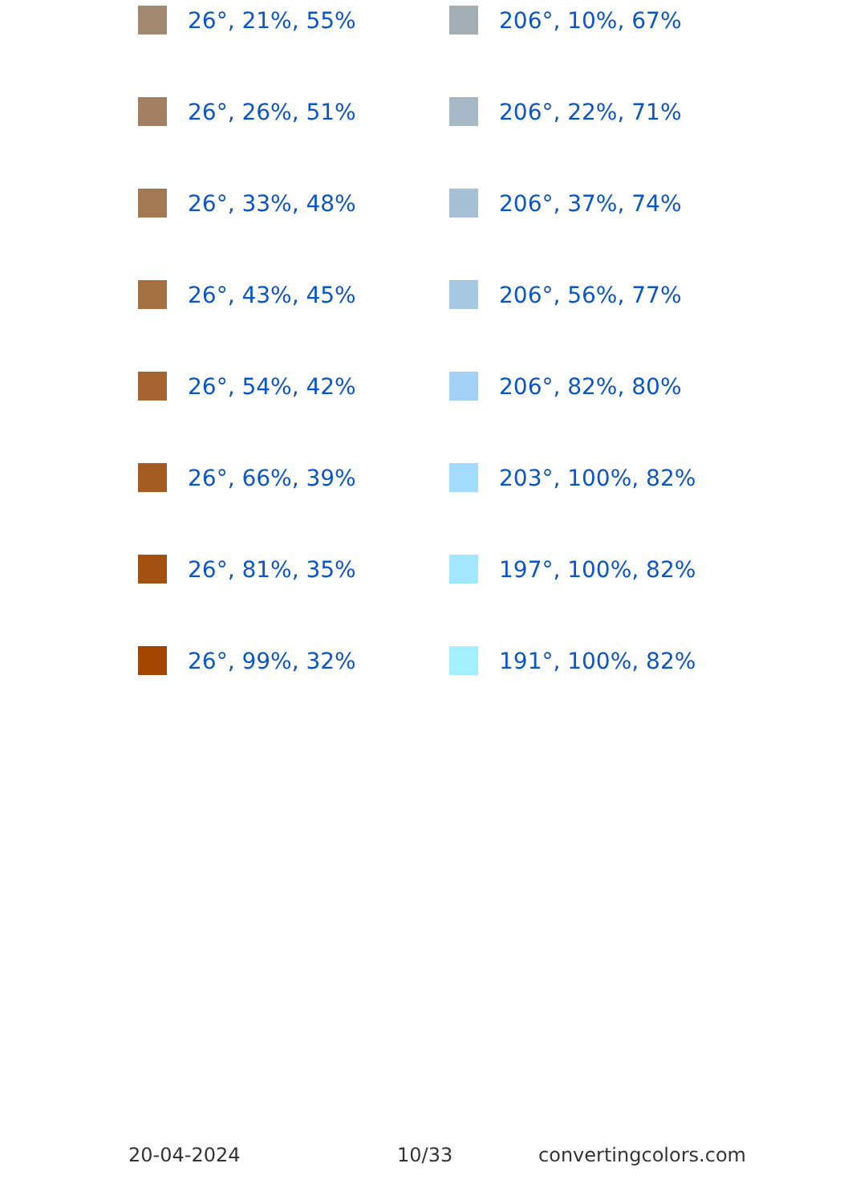26°, 21%, 55% 206°, 10%, 67%
26°, 26%, 51% 206°, 22%, 71%
26°, 33%, 48% 206°, 37%, 74%
26°, 43%, 45% 206°, 56%, 77%
26°, 54%, 42% 206°, 82%, 80%
26°, 66%, 39% 203°, 100%, 82%
26°, 81%, 35% 197°, 100%, 82%
26°, 99%, 32% 191°, 100%, 82%
20-04-2024 10/33 convertingcolors.com